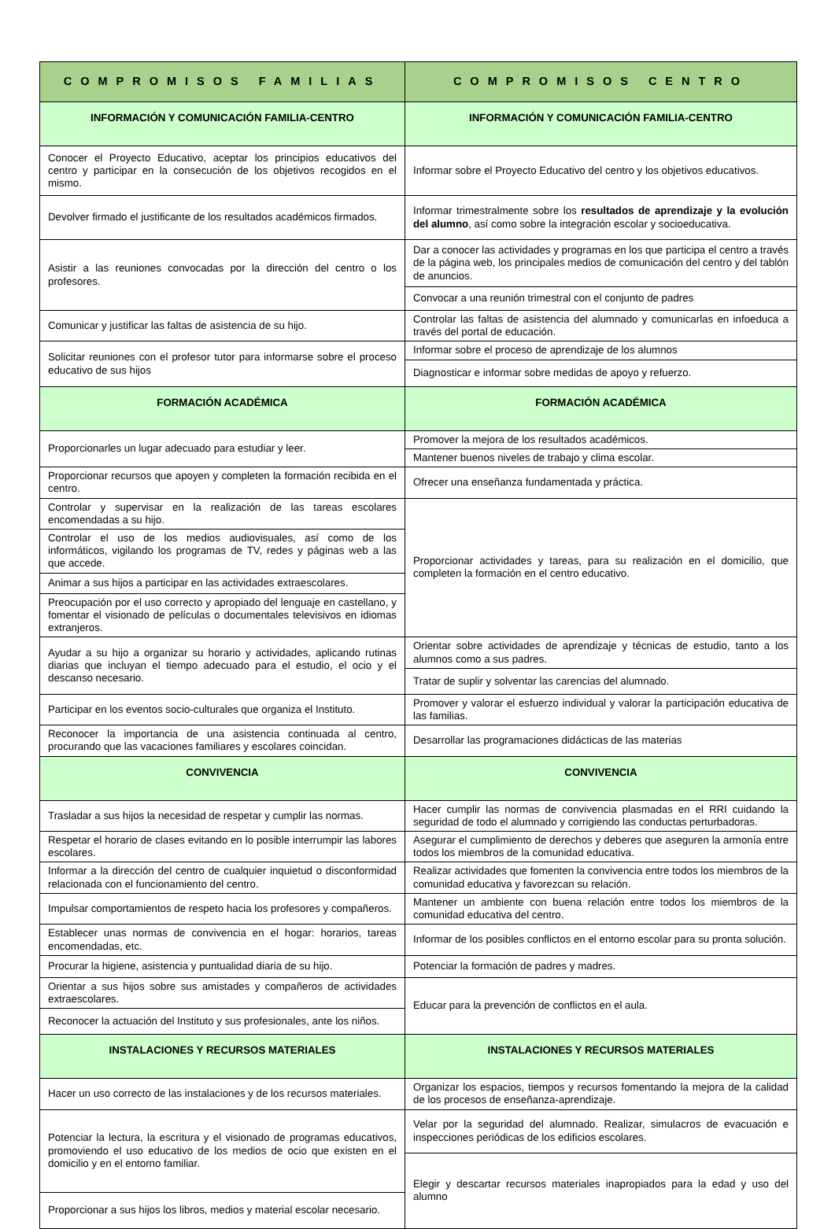| COMPROMISOS FAMILIAS | COMPROMISOS CENTRO |
| --- | --- |
| INFORMACIÓN Y COMUNICACIÓN FAMILIA-CENTRO | INFORMACIÓN Y COMUNICACIÓN FAMILIA-CENTRO |
| Conocer el Proyecto Educativo, aceptar los principios educativos del centro y participar en la consecución de los objetivos recogidos en el mismo. | Informar sobre el Proyecto Educativo del centro y los objetivos educativos. |
| Devolver firmado el justificante de los resultados académicos firmados. | Informar trimestralmente sobre los resultados de aprendizaje y la evolución del alumno , así como sobre la integración escolar y socioeducativa. |
| Asistir a las reuniones convocadas por la dirección del centro o los profesores. | Dar a conocer las actividades y programas en los que participa el centro a través de la página web, los principales medios de comunicación del centro y del tablón de anuncios. |
| | Convocar a una reunión trimestral con el conjunto de padres |
| Comunicar y justificar las faltas de asistencia de su hijo. | Controlar las faltas de asistencia del alumnado y comunicarlas en infoeduca a través del portal de educación. |
| Solicitar reuniones con el profesor tutor para informarse sobre el proceso educativo de sus hijos | Informar sobre el proceso de aprendizaje de los alumnos |
| | Diagnosticar e informar sobre medidas de apoyo y refuerzo. |
| FORMACIÓN ACADÉMICA | FORMACIÓN ACADÉMICA |
| Proporcionarles un lugar adecuado para estudiar y leer. | Promover la mejora de los resultados académicos. |
| | Mantener buenos niveles de trabajo y clima escolar. |
| Proporcionar recursos que apoyen y completen la formación recibida en el centro. | Ofrecer una enseñanza fundamentada y práctica. |
| Controlar y supervisar en la realización de las tareas escolares encomendadas a su hijo. | Proporcionar actividades y tareas, para su realización en el domicilio, que completen la formación en el centro educativo. |
| Controlar el uso de los medios audiovisuales, así como de los informáticos, vigilando los programas de TV, redes y páginas web a las que accede. | |
| Animar a sus hijos a participar en las actividades extraescolares. | |
| Preocupación por el uso correcto y apropiado del lenguaje en castellano, y fomentar el visionado de películas o documentales televisivos en idiomas extranjeros. | |
| Ayudar a su hijo a organizar su horario y actividades, aplicando rutinas diarias que incluyan el tiempo adecuado para el estudio, el ocio y el descanso necesario. | Orientar sobre actividades de aprendizaje y técnicas de estudio, tanto a los alumnos como a sus padres. |
| | Tratar de suplir y solventar las carencias del alumnado. |
| Participar en los eventos socio-culturales que organiza el Instituto. | Promover y valorar el esfuerzo individual y valorar la participación educativa de las familias. |
| Reconocer la importancia de una asistencia continuada al centro, procurando que las vacaciones familiares y escolares coincidan. | Desarrollar las programaciones didácticas de las materias |
| CONVIVENCIA | CONVIVENCIA |
| Trasladar a sus hijos la necesidad de respetar y cumplir las normas. | Hacer cumplir las normas de convivencia plasmadas en el RRI cuidando la seguridad de todo el alumnado y corrigiendo las conductas perturbadoras. |
| Respetar el horario de clases evitando en lo posible interrumpir las labores escolares. | Asegurar el cumplimiento de derechos y deberes que aseguren la armonía entre todos los miembros de la comunidad educativa. |
| Informar a la dirección del centro de cualquier inquietud o disconformidad relacionada con el funcionamiento del centro. | Realizar actividades que fomenten la convivencia entre todos los miembros de la comunidad educativa y favorezcan su relación. |
| Impulsar comportamientos de respeto hacia los profesores y compañeros. | Mantener un ambiente con buena relación entre todos los miembros de la comunidad educativa del centro. |
| Establecer unas normas de convivencia en el hogar: horarios, tareas encomendadas, etc. | Informar de los posibles conflictos en el entorno escolar para su pronta solución. |
| Procurar la higiene, asistencia y puntualidad diaria de su hijo. | Potenciar la formación de padres y madres. |
| Orientar a sus hijos sobre sus amistades y compañeros de actividades extraescolares. | Educar para la prevención de conflictos en el aula. |
| Reconocer la actuación del Instituto y sus profesionales, ante los niños. | |
| INSTALACIONES Y RECURSOS MATERIALES | INSTALACIONES Y RECURSOS MATERIALES |
| Hacer un uso correcto de las instalaciones y de los recursos materiales. | Organizar los espacios, tiempos y recursos fomentando la mejora de la calidad de los procesos de enseñanza-aprendizaje. |
| Potenciar la lectura, la escritura y el visionado de programas educativos, promoviendo el uso educativo de los medios de ocio que existen en el domicilio y en el entorno familiar. | Velar por la seguridad del alumnado. Realizar, simulacros de evacuación e inspecciones periódicas de los edificios escolares. |
| | Elegir y descartar recursos materiales inapropiados para la edad y uso del alumno |
| Proporcionar a sus hijos los libros, medios y material escolar necesario. | |